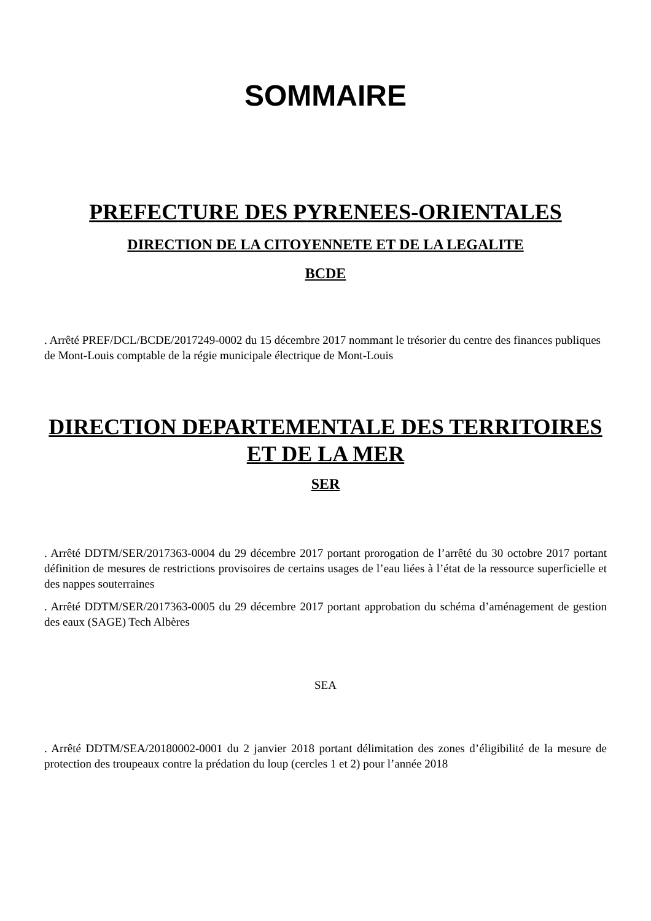SOMMAIRE
PREFECTURE DES PYRENEES-ORIENTALES
DIRECTION DE LA CITOYENNETE ET DE LA LEGALITE
BCDE
. Arrêté PREF/DCL/BCDE/2017249-0002 du 15 décembre 2017 nommant le trésorier du centre des finances publiques de Mont-Louis comptable de la régie municipale électrique de Mont-Louis
DIRECTION DEPARTEMENTALE DES TERRITOIRES ET DE LA MER
SER
. Arrêté DDTM/SER/2017363-0004 du 29 décembre 2017 portant prorogation de l’arrêté du 30 octobre 2017 portant définition de mesures de restrictions provisoires de certains usages de l’eau liées à l’état de la ressource superficielle et des nappes souterraines
. Arrêté DDTM/SER/2017363-0005 du 29 décembre 2017 portant approbation du schéma d’aménagement de gestion des eaux (SAGE) Tech Albères
SEA
. Arrêté DDTM/SEA/20180002-0001 du 2 janvier 2018 portant délimitation des zones d’éligibilité de la mesure de protection des troupeaux contre la prédation du loup (cercles 1 et 2) pour l’année 2018